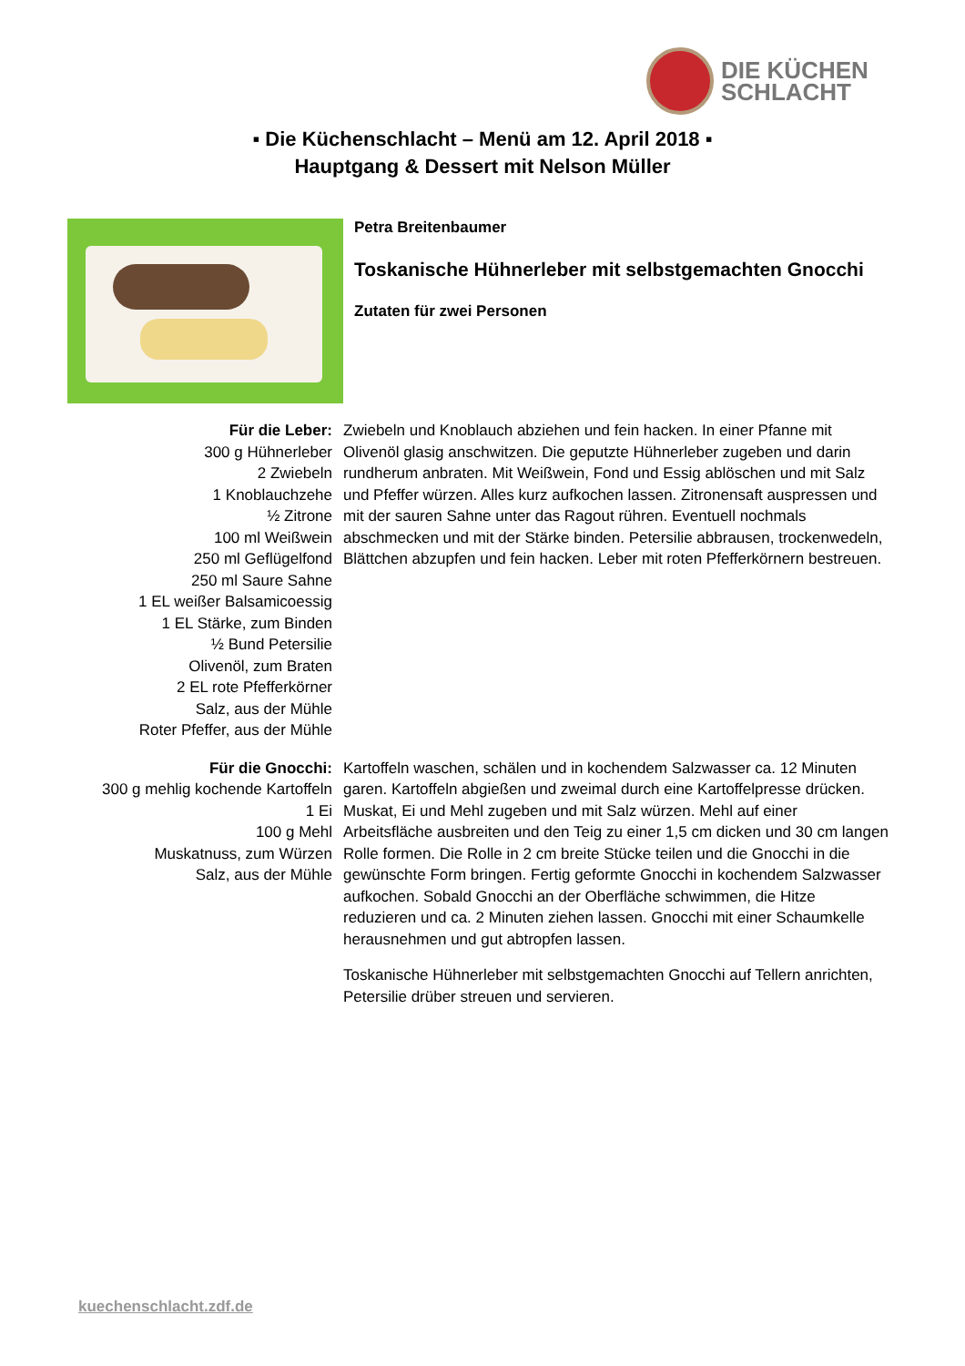DIE KÜCHEN
SCHLACHT
▪ Die Küchenschlacht – Menü am 12. April 2018 ▪
Hauptgang & Dessert mit Nelson Müller
Petra Breitenbaumer
Toskanische Hühnerleber mit selbstgemachten Gnocchi
Zutaten für zwei Personen
Für die Leber:
300 g Hühnerleber
2 Zwiebeln
1 Knoblauchzehe
½ Zitrone
100 ml Weißwein
250 ml Geflügelfond
250 ml Saure Sahne
1 EL weißer Balsamicoessig
1 EL Stärke, zum Binden
½ Bund Petersilie
Olivenöl, zum Braten
2 EL rote Pfefferkörner
Salz, aus der Mühle
Roter Pfeffer, aus der Mühle
Zwiebeln und Knoblauch abziehen und fein hacken. In einer Pfanne mit Olivenöl glasig anschwitzen. Die geputzte Hühnerleber zugeben und darin rundherum anbraten. Mit Weißwein, Fond und Essig ablöschen und mit Salz und Pfeffer würzen. Alles kurz aufkochen lassen. Zitronensaft auspressen und mit der sauren Sahne unter das Ragout rühren. Eventuell nochmals abschmecken und mit der Stärke binden. Petersilie abbrausen, trockenwedeln, Blättchen abzupfen und fein hacken. Leber mit roten Pfefferkörnern bestreuen.
Für die Gnocchi:
300 g mehlig kochende Kartoffeln
1 Ei
100 g Mehl
Muskatnuss, zum Würzen
Salz, aus der Mühle
Kartoffeln waschen, schälen und in kochendem Salzwasser ca. 12 Minuten garen. Kartoffeln abgießen und zweimal durch eine Kartoffelpresse drücken. Muskat, Ei und Mehl zugeben und mit Salz würzen. Mehl auf einer Arbeitsfläche ausbreiten und den Teig zu einer 1,5 cm dicken und 30 cm langen Rolle formen. Die Rolle in 2 cm breite Stücke teilen und die Gnocchi in die gewünschte Form bringen. Fertig geformte Gnocchi in kochendem Salzwasser aufkochen. Sobald Gnocchi an der Oberfläche schwimmen, die Hitze reduzieren und ca. 2 Minuten ziehen lassen. Gnocchi mit einer Schaumkelle herausnehmen und gut abtropfen lassen.
Toskanische Hühnerleber mit selbstgemachten Gnocchi auf Tellern anrichten, Petersilie drüber streuen und servieren.
kuechenschlacht.zdf.de